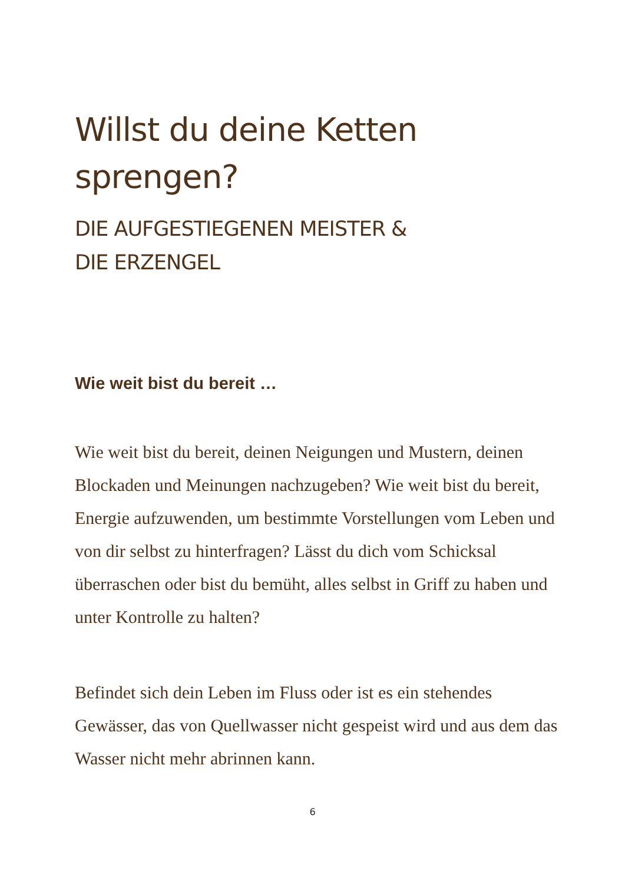Willst du deine Ketten
sprengen?
DIE AUFGESTIEGENEN MEISTER &
DIE ERZENGEL
Wie weit bist du bereit …
Wie weit bist du bereit, deinen Neigungen und Mustern, deinen Blockaden und Meinungen nachzugeben? Wie weit bist du bereit, Energie aufzuwenden, um bestimmte Vorstellungen vom Leben und von dir selbst zu hinterfragen? Lässt du dich vom Schicksal überraschen oder bist du bemüht, alles selbst in Griff zu haben und unter Kontrolle zu halten?
Befindet sich dein Leben im Fluss oder ist es ein stehendes Gewässer, das von Quellwasser nicht gespeist wird und aus dem das Wasser nicht mehr abrinnen kann.
6